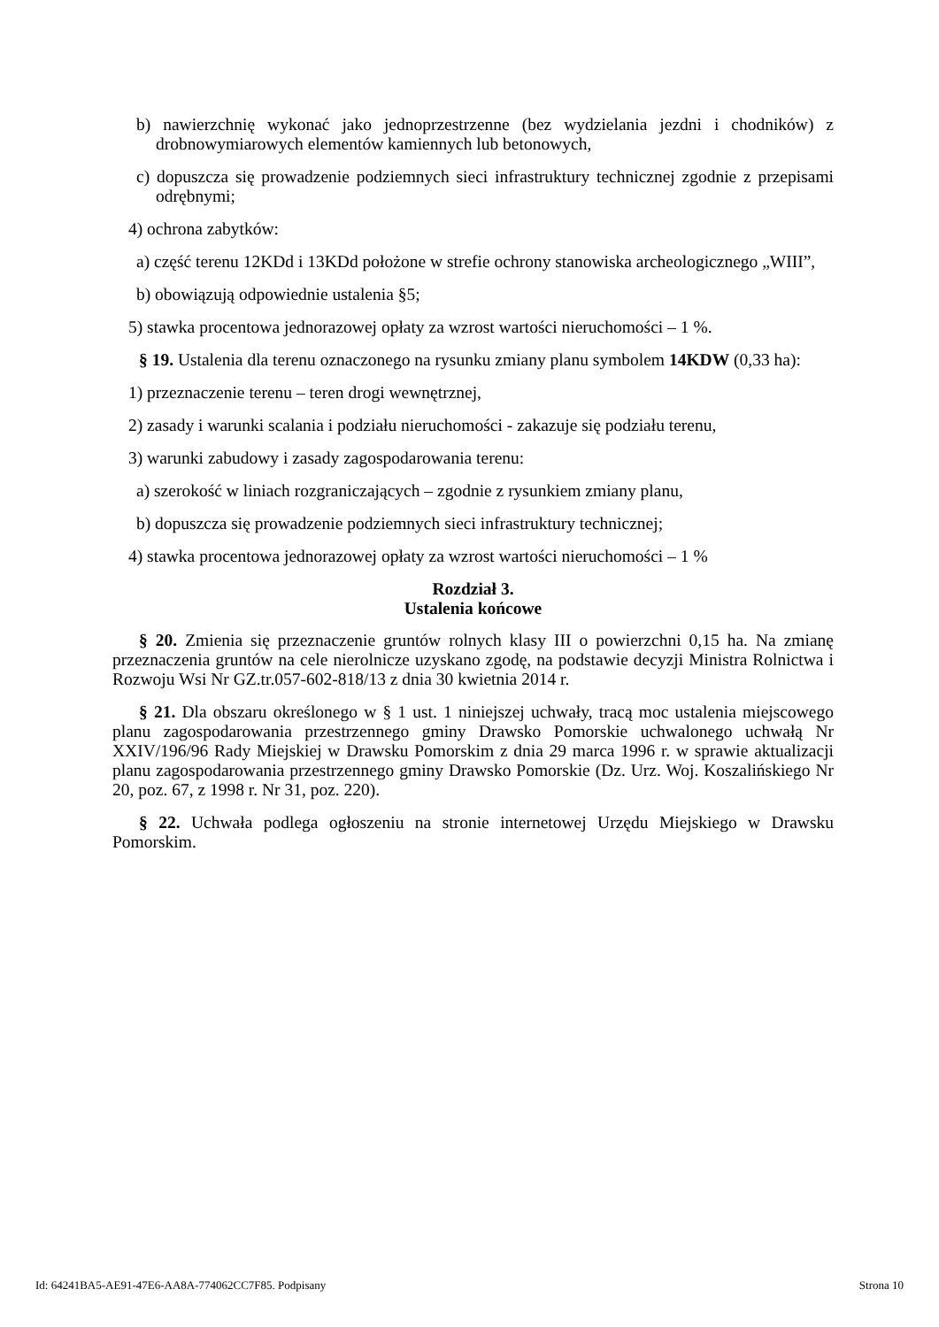b) nawierzchnię wykonać jako jednoprzestrzenne (bez wydzielania jezdni i chodników) z drobnowymiarowych elementów kamiennych lub betonowych,
c) dopuszcza się prowadzenie podziemnych sieci infrastruktury technicznej zgodnie z przepisami odrębnymi;
4) ochrona zabytków:
a) część terenu 12KDd i 13KDd położone w strefie ochrony stanowiska archeologicznego „WIII”,
b) obowiązują odpowiednie ustalenia §5;
5) stawka procentowa jednorazowej opłaty za wzrost wartości nieruchomości – 1 %.
§ 19. Ustalenia dla terenu oznaczonego na rysunku zmiany planu symbolem 14KDW (0,33 ha):
1) przeznaczenie terenu – teren drogi wewnętrznej,
2) zasady i warunki scalania i podziału nieruchomości - zakazuje się podziału terenu,
3) warunki zabudowy i zasady zagospodarowania terenu:
a) szerokość w liniach rozgraniczających – zgodnie z rysunkiem zmiany planu,
b) dopuszcza się prowadzenie podziemnych sieci infrastruktury technicznej;
4) stawka procentowa jednorazowej opłaty za wzrost wartości nieruchomości – 1 %
Rozdział 3.
Ustalenia końcowe
§ 20. Zmienia się przeznaczenie gruntów rolnych klasy III o powierzchni 0,15 ha. Na zmianę przeznaczenia gruntów na cele nierolnicze uzyskano zgodę, na podstawie decyzji Ministra Rolnictwa i Rozwoju Wsi Nr GZ.tr.057-602-818/13 z dnia 30 kwietnia 2014 r.
§ 21. Dla obszaru określonego w § 1 ust. 1 niniejszej uchwały, tracą moc ustalenia miejscowego planu zagospodarowania przestrzennego gminy Drawsko Pomorskie uchwalonego uchwałą Nr XXIV/196/96 Rady Miejskiej w Drawsku Pomorskim z dnia 29 marca 1996 r. w sprawie aktualizacji planu zagospodarowania przestrzennego gminy Drawsko Pomorskie (Dz. Urz. Woj. Koszalińskiego Nr 20, poz. 67, z 1998 r. Nr 31, poz. 220).
§ 22. Uchwała podlega ogłoszeniu na stronie internetowej Urzędu Miejskiego w Drawsku Pomorskim.
Id: 64241BA5-AE91-47E6-AA8A-774062CC7F85. Podpisany Strona 10